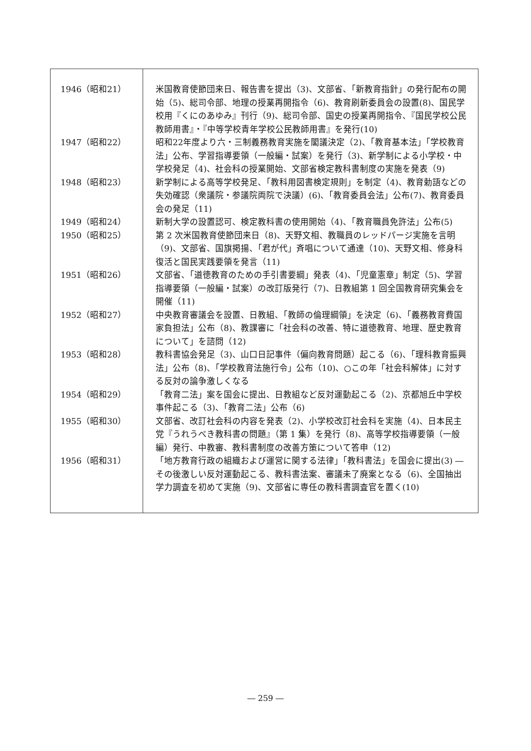| 1946（昭和21） | 米国教育使節団来日、報告書を提出（3)、文部省、「新教育指針」の発行配布の開始（5)、総司令部、地理の授業再開指令（6)、教育刷新委員会の設置(8)、国民学校用『くにのあゆみ』刊行（9)、総司令部、国史の授業再開指令、『国民学校公民教師用書』・『中等学校青年学校公民教師用書』を発行(10) |
| 1947（昭和22） | 昭和22年度より六・三制義務教育実施を閣議決定（2)、「教育基本法」「学校教育法」公布、学習指導要領（一般編・試案）を発行（3)、新学制による小学校・中学校発足（4)、社会科の授業開始、文部省検定教科書制度の実施を発表（9) |
| 1948（昭和23） | 新学制による高等学校発足、「教科用図書検定規則」を制定（4)、教育勅語などの失効確認（衆議院・参議院両院で決議）(6)、「教育委員会法」公布(7)、教育委員会の発足（11) |
| 1949（昭和24） | 新制大学の設置認可、検定教科書の使用開始（4)、「教育職員免許法」公布(5) |
| 1950（昭和25） | 第 2 次米国教育使節団来日（8)、天野文相、教職員のレッドパージ実施を言明（9)、文部省、国旗掲揚、「君が代」斉唱について通達（10)、天野文相、修身科復活と国民実践要領を発言（11) |
| 1951（昭和26） | 文部省、「道徳教育のための手引書要綱」発表（4)、「児童憲章」制定（5)、学習指導要領（一般編・試案）の改訂版発行（7)、日教組第 1 回全国教育研究集会を開催（11) |
| 1952（昭和27） | 中央教育審議会を設置、日教組、「教師の倫理綱領」を決定（6)、「義務教育費国家負担法」公布（8)、教課審に「社会科の改善、特に道徳教育、地理、歴史教育について」を諮問（12) |
| 1953（昭和28） | 教科書協会発足（3)、山口日記事件（偏向教育問題）起こる（6)、「理科教育振興法」公布（8)、「学校教育法施行令」公布（10)、○この年「社会科解体」に対する反対の論争激しくなる |
| 1954（昭和29） | 「教育二法」案を国会に提出、日教組など反対運動起こる（2)、京都旭丘中学校事件起こる（3)、「教育二法」公布（6) |
| 1955（昭和30） | 文部省、改訂社会科の内容を発表（2)、小学校改訂社会科を実施（4)、日本民主党『うれうべき教科書の問題』（第 1 集）を発行（8)、高等学校指導要領（一般編）発行、中教審、教科書制度の改善方策について答申（12) |
| 1956（昭和31） | 「地方教育行政の組織および運営に関する法律」「教科書法」を国会に提出(3) ―その後激しい反対運動起こる、教科書法案、審議未了廃案となる（6)、全国抽出学力調査を初めて実施（9)、文部省に専任の教科書調査官を置く(10) |
― 259 ―